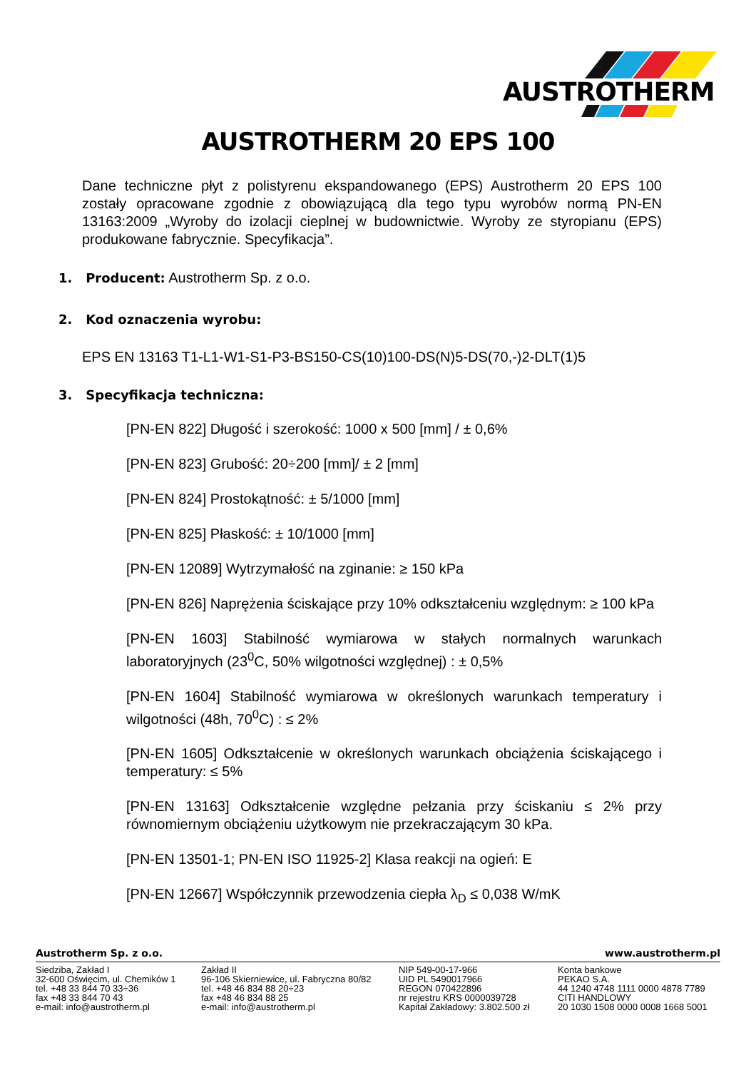AUSTROTHERM
AUSTROTHERM 20 EPS 100
Dane techniczne płyt z polistyrenu ekspandowanego (EPS) Austrotherm 20 EPS 100 zostały opracowane zgodnie z obowiązującą dla tego typu wyrobów normą PN-EN 13163:2009 „Wyroby do izolacji cieplnej w budownictwie. Wyroby ze styropianu (EPS) produkowane fabrycznie. Specyfikacja”.
1. Producent: Austrotherm Sp. z o.o.
2. Kod oznaczenia wyrobu:
EPS EN 13163 T1-L1-W1-S1-P3-BS150-CS(10)100-DS(N)5-DS(70,-)2-DLT(1)5
3. Specyfikacja techniczna:
[PN-EN 822] Długość i szerokość: 1000 x 500 [mm] / ± 0,6%
[PN-EN 823] Grubość: 20÷200 [mm]/ ± 2 [mm]
[PN-EN 824] Prostokątność: ± 5/1000 [mm]
[PN-EN 825] Płaskość: ± 10/1000 [mm]
[PN-EN 12089] Wytrzymałość na zginanie: ≥ 150 kPa
[PN-EN 826] Naprężenia ściskające przy 10% odkształceniu względnym: ≥ 100 kPa
[PN-EN 1603] Stabilność wymiarowa w stałych normalnych warunkach laboratoryjnych (23<sup>0</sup>C, 50% wilgotności względnej) : ± 0,5%
[PN-EN 1604] Stabilność wymiarowa w określonych warunkach temperatury i wilgotności (48h, 70<sup>0</sup>C) : ≤ 2%
[PN-EN 1605] Odkształcenie w określonych warunkach obciążenia ściskającego i temperatury: ≤ 5%
[PN-EN 13163] Odkształcenie względne pełzania przy ściskaniu ≤ 2% przy równomiernym obciążeniu użytkowym nie przekraczającym 30 kPa.
[PN-EN 13501-1; PN-EN ISO 11925-2] Klasa reakcji na ogień: E
[PN-EN 12667] Współczynnik przewodzenia ciepła λ<sub>D</sub> ≤ 0,038 W/mK
Austrotherm Sp. z o.o. www.austrotherm.pl
Siedziba, Zakład I
32-600 Oświęcim, ul. Chemików 1
tel. +48 33 844 70 33÷36
fax +48 33 844 70 43
e-mail: info@austrotherm.pl
Zakład II
96-106 Skierniewice, ul. Fabryczna 80/82
tel. +48 46 834 88 20÷23
fax +48 46 834 88 25
e-mail: info@austrotherm.pl
NIP 549-00-17-966
UID PL 5490017966
REGON 070422896
nr rejestru KRS 0000039728
Kapitał Zakładowy: 3.802.500 zł
Konta bankowe
PEKAO S.A.
44 1240 4748 1111 0000 4878 7789
CITI HANDLOWY
20 1030 1508 0000 0008 1668 5001